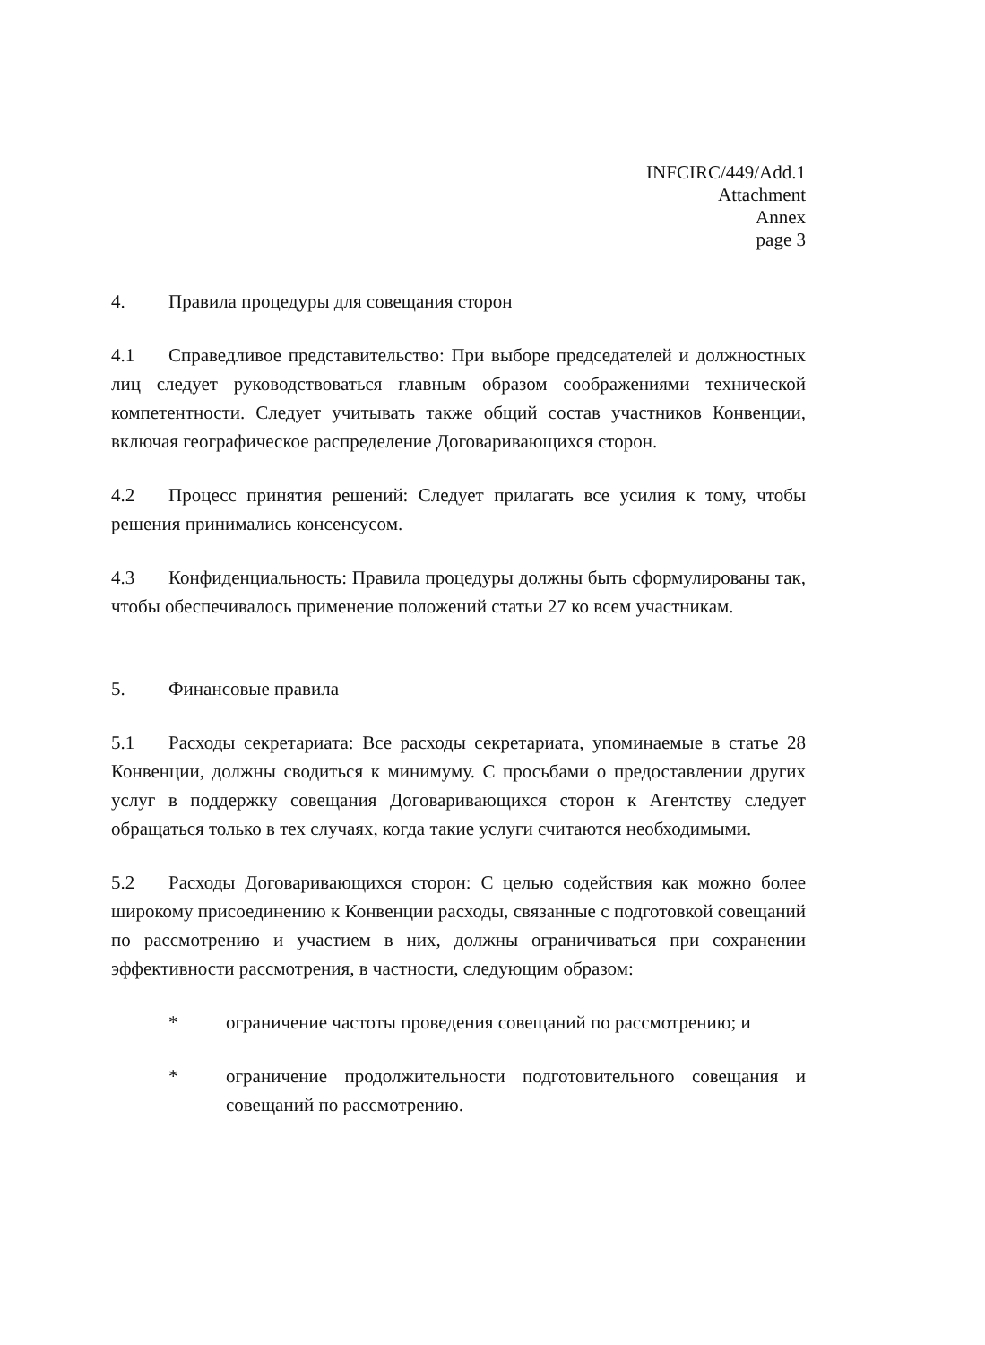INFCIRC/449/Add.1
Attachment
Annex
page 3
4. Правила процедуры для совещания сторон
4.1 Справедливое представительство: При выборе председателей и должностных лиц следует руководствоваться главным образом соображениями технической компетентности. Следует учитывать также общий состав участников Конвенции, включая географическое распределение Договаривающихся сторон.
4.2 Процесс принятия решений: Следует прилагать все усилия к тому, чтобы решения принимались консенсусом.
4.3 Конфиденциальность: Правила процедуры должны быть сформулированы так, чтобы обеспечивалось применение положений статьи 27 ко всем участникам.
5. Финансовые правила
5.1 Расходы секретариата: Все расходы секретариата, упоминаемые в статье 28 Конвенции, должны сводиться к минимуму. С просьбами о предоставлении других услуг в поддержку совещания Договаривающихся сторон к Агентству следует обращаться только в тех случаях, когда такие услуги считаются необходимыми.
5.2 Расходы Договаривающихся сторон: С целью содействия как можно более широкому присоединению к Конвенции расходы, связанные с подготовкой совещаний по рассмотрению и участием в них, должны ограничиваться при сохранении эффективности рассмотрения, в частности, следующим образом:
* ограничение частоты проведения совещаний по рассмотрению; и
* ограничение продолжительности подготовительного совещания и совещаний по рассмотрению.